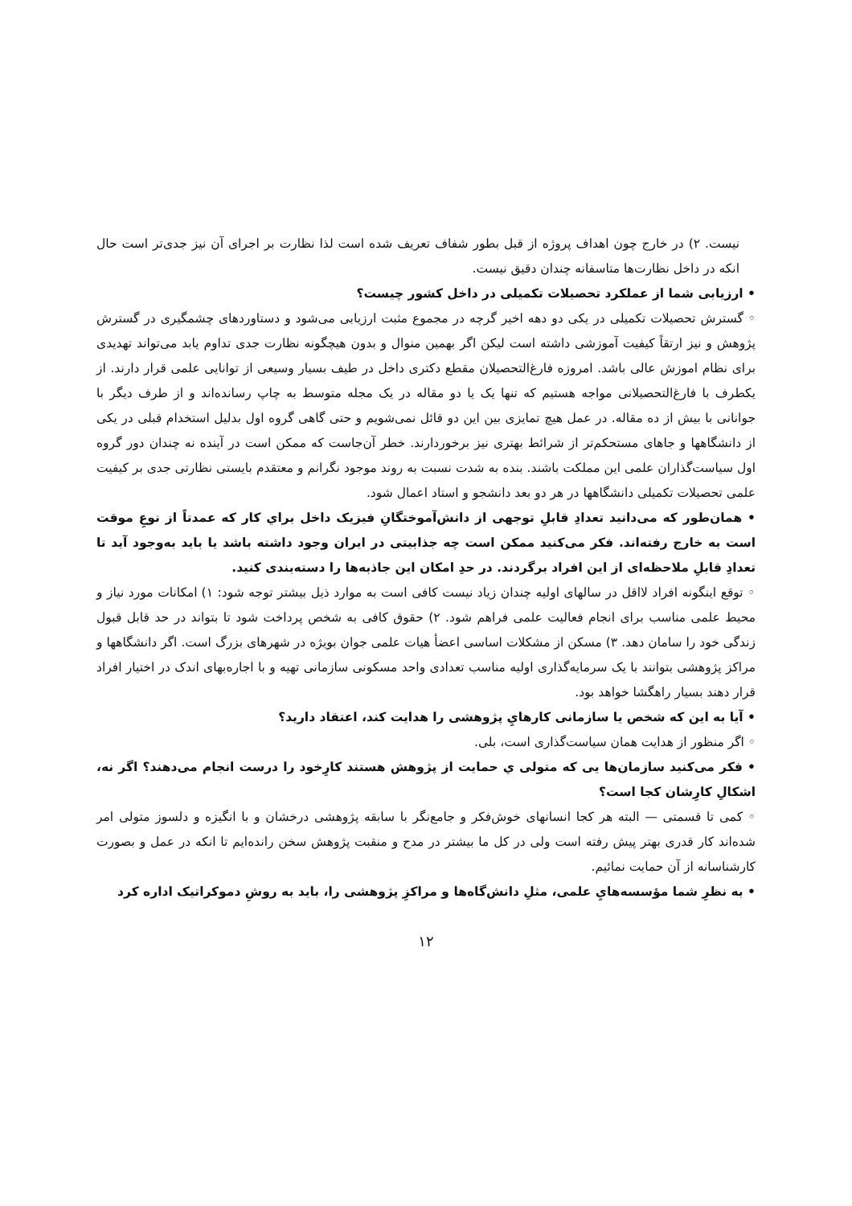نیست. ۲) در خارج چون اهداف پروژه از قبل بطور شفاف تعریف شده است لذا نظارت بر اجرای آن نیز جدی‌تر است حال انکه در داخل نظارت‌ها متاسفانه چندان دقیق نیست.
• ارزیابی شما از عملکرد تحصیلات تکمیلی در داخل کشور چیست؟
◦ گسترش تحصیلات تکمیلی در یکی دو دهه اخیر گرچه در مجموع مثبت ارزیابی می‌شود و دستاوردهای چشمگیری در گسترش پژوهش و نیز ارتقاً کیفیت آموزشی داشته است لیکن اگر بهمین منوال و بدون هیچگونه نظارت جدی تداوم یابد می‌تواند تهدیدی برای نظام اموزش عالی باشد. امروزه فارغ‌التحصیلان مقطع دکتری داخل در طیف بسیار وسیعی از توانایی علمی قرار دارند. از یکطرف با فارغ‌التحصیلانی مواجه هستیم که تنها یک یا دو مقاله در یک مجله متوسط به چاپ رسانده‌اند و از طرف دیگر با جوانانی با بیش از ده مقاله. در عمل هیچ تمایزی بین این دو قائل نمی‌شویم و حتی گاهی گروه اول بدلیل استخدام قبلی در یکی از دانشگاهها و جاهای مستحکم‌تر از شرائط بهتری نیز برخوردارند. خطر آن‌جاست که ممکن است در آینده نه چندان دور گروه اول سیاست‌گذاران علمی این مملکت باشند. بنده به شدت نسبت به روند موجود نگرانم و معتقدم بایستی نظارتی جدی بر کیفیت علمی تحصیلات تکمیلی دانشگاهها در هر دو بعد دانشجو و استاد اعمال شود.
• همان‌طور که می‌دانید تعدادِ قابلِ توجهی از دانش‌آموختگانِ فیزیک داخل براي کار که عمدتاً از نوعِ موقت است به خارج رفته‌اند. فکر می‌کنید ممکن است چه جذابیتی در ایران وجود داشته باشد یا باید به‌وجود آید تا تعدادِ قابلِ ملاحظه‌ای از این افراد برگردند. در حدِ امکان این جاذبه‌ها را دسته‌بندی کنید.
◦ توقع اینگونه افراد لااقل در سالهای اولیه چندان زیاد نیست کافی است به موارد ذیل بیشتر توجه شود: ۱) امکانات مورد نیاز و محیط علمی مناسب برای انجام فعالیت علمی فراهم شود. ۲) حقوق کافی به شخص پرداخت شود تا بتواند در حد قابل قبول زندگی خود را سامان دهد. ۳) مسکن از مشکلات اساسی اعضأ هیات علمی جوان بویژه در شهرهای بزرگ است. اگر دانشگاهها و مراکز پژوهشی بتوانند با یک سرمایه‌گذاری اولیه مناسب تعدادی واحد مسکونی سازمانی تهیه و با اجاره‌بهای اندک در اختیار افراد قرار دهند بسیار راهگشا خواهد بود.
• آیا به این که شخص یا سازمانی کارهايِ پژوهشی را هدایت کند، اعتقاد دارید؟
◦ اگر منظور از هدایت همان سیاست‌گذاری است، بلی.
• فکر می‌کنید سازمان‌ها یی که متولی ي حمایت از پژوهش هستند کارِخود را درست انجام می‌دهند؟ اگر نه، اشکالِ کارِشان کجا است؟
◦ کمی تا قسمتی — البته هر کجا انسانهای خوش‌فکر و جامع‌نگر با سابقه پژوهشی درخشان و با انگیزه و دلسوز متولی امر شده‌اند کار قدری بهتر پیش رفته است ولی در کل ما بیشتر در مدح و منقبت پژوهش سخن رانده‌ایم تا انکه در عمل و بصورت کارشناسانه از آن حمایت نمائیم.
• به نظرِ شما مؤسسه‌هايِ علمی، مثلِ دانش‌گاه‌ها و مراکزِ پژوهشی را، باید به روشِ دموکراتیک اداره کرد
۱۲